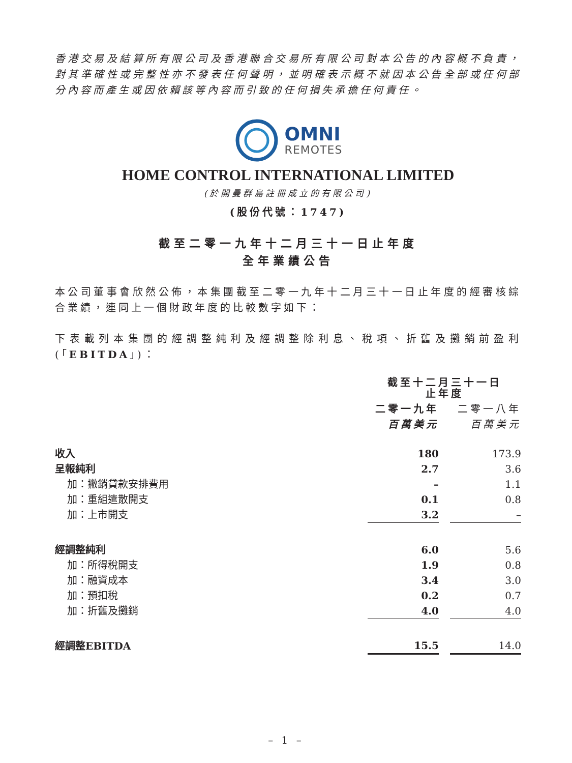香港交易及結算所有限公司及香港聯合交易所有限公司對本公告的內容概不負責，對其準確性或完整性亦不發表任何聲明，並明確表示概不就因本公告全部或任何部分內容而產生或因依賴該等內容而引致的任何損失承擔任何責任。
OMNI
REMOTES
HOME CONTROL INTERNATIONAL LIMITED
(於開曼群島註冊成立的有限公司)
(股份代號：1747)
截至二零一九年十二月三十一日止年度
全年業績公告
本公司董事會欣然公佈，本集團截至二零一九年十二月三十一日止年度的經審核綜合業績，連同上一個財政年度的比較數字如下：
下表載列本集團的經調整純利及經調整除利息、稅項、折舊及攤銷前盈利(「EBITDA」)：
| | 截至十二月三十一日 止年度 | | |
| --- | --- | --- | --- |
| | 二零一九年 | | 二零一八年 |
| | 百萬美元 | | 百萬美元 |
| 收入 | 180 | | 173.9 |
| 呈報純利 | 2.7 | | 3.6 |
| 加：撇銷貸款安排費用 | – | | 1.1 |
| 加：重組遣散開支 | 0.1 | | 0.8 |
| 加：上市開支 | 3.2 | | – |
| 經調整純利 | 6.0 | | 5.6 |
| 加：所得稅開支 | 1.9 | | 0.8 |
| 加：融資成本 | 3.4 | | 3.0 |
| 加：預扣稅 | 0.2 | | 0.7 |
| 加：折舊及攤銷 | 4.0 | | 4.0 |
| 經調整EBITDA | 15.5 | | 14.0 |
– 1 –